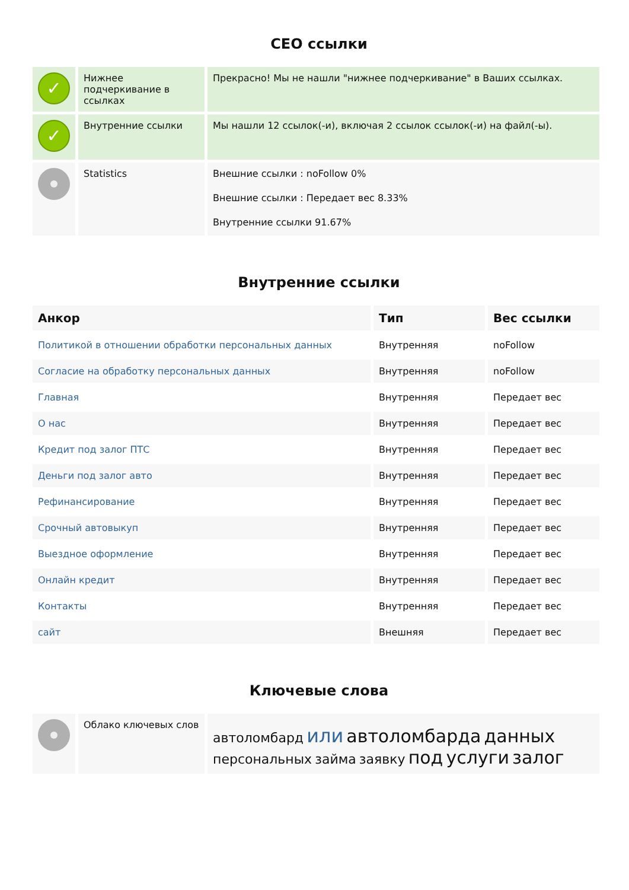СЕО ссылки
| ✓ | Нижнее подчеркивание в ссылках | Прекрасно! Мы не нашли "нижнее подчеркивание" в Ваших ссылках. |
| ✓ | Внутренние ссылки | Мы нашли 12 ссылок(-и), включая 2 ссылок ссылок(-и) на файл(-ы). |
| | Statistics | Внешние ссылки : noFollow 0% Внешние ссылки : Передает вес 8.33% Внутренние ссылки 91.67% |
Внутренние ссылки
| Анкор | Тип | Вес ссылки |
| --- | --- | --- |
| Политикой в отношении обработки персональных данных | Внутренняя | noFollow |
| Согласие на обработку персональных данных | Внутренняя | noFollow |
| Главная | Внутренняя | Передает вес |
| О нас | Внутренняя | Передает вес |
| Кредит под залог ПТС | Внутренняя | Передает вес |
| Деньги под залог авто | Внутренняя | Передает вес |
| Рефинансирование | Внутренняя | Передает вес |
| Срочный автовыкуп | Внутренняя | Передает вес |
| Выездное оформление | Внутренняя | Передает вес |
| Онлайн кредит | Внутренняя | Передает вес |
| Контакты | Внутренняя | Передает вес |
| сайт | Внешняя | Передает вес |
Ключевые слова
| | Облако ключевых слов | автоломбард или автоломбарда данных персональных займа заявку под услуги залог |